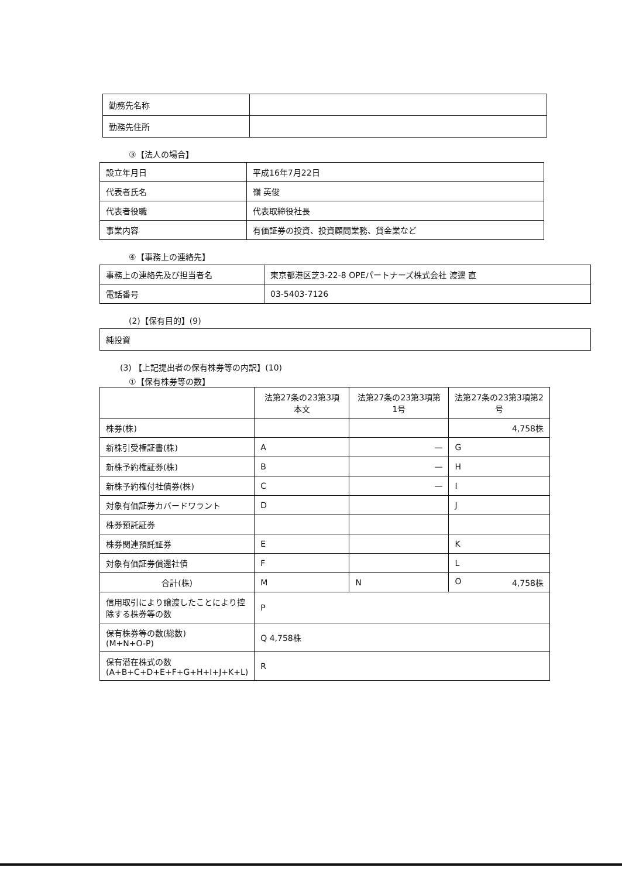| 勤務先名称 | |
| 勤務先住所 | |
③【法人の場合】
| 設立年月日 | 平成16年7月22日 |
| 代表者氏名 | 嶺 英俊 |
| 代表者役職 | 代表取締役社長 |
| 事業内容 | 有価証券の投資、投資顧問業務、貸金業など |
④【事務上の連絡先】
| 事務上の連絡先及び担当者名 | 東京都港区芝3-22-8 OPEパートナーズ株式会社 渡邊 直 |
| 電話番号 | 03-5403-7126 |
(2)【保有目的】(9)
| 純投資 |
(3) 【上記提出者の保有株券等の内訳】(10)
①【保有株券等の数】
| | 法第27条の23第3項本文 | 法第27条の23第3項第1号 | 法第27条の23第3項第2号 |
| --- | --- | --- | --- |
| 株券(株) | | | 4,758株 |
| 新株引受権証書(株) | A | — | G |
| 新株予約権証券(株) | B | — | H |
| 新株予約権付社債券(株) | C | — | I |
| 対象有価証券カバードワラント | D | | J |
| 株券預託証券 | | | |
| 株券関連預託証券 | E | | K |
| 対象有価証券償還社債 | F | | L |
| 合計(株) | M | N | O 4,758株 |
| 信用取引により譲渡したことにより控除する株券等の数 | P | | |
| 保有株券等の数(総数) (M+N+O-P) | Q 4,758株 | | |
| 保有潜在株式の数 (A+B+C+D+E+F+G+H+I+J+K+L) | R | | |